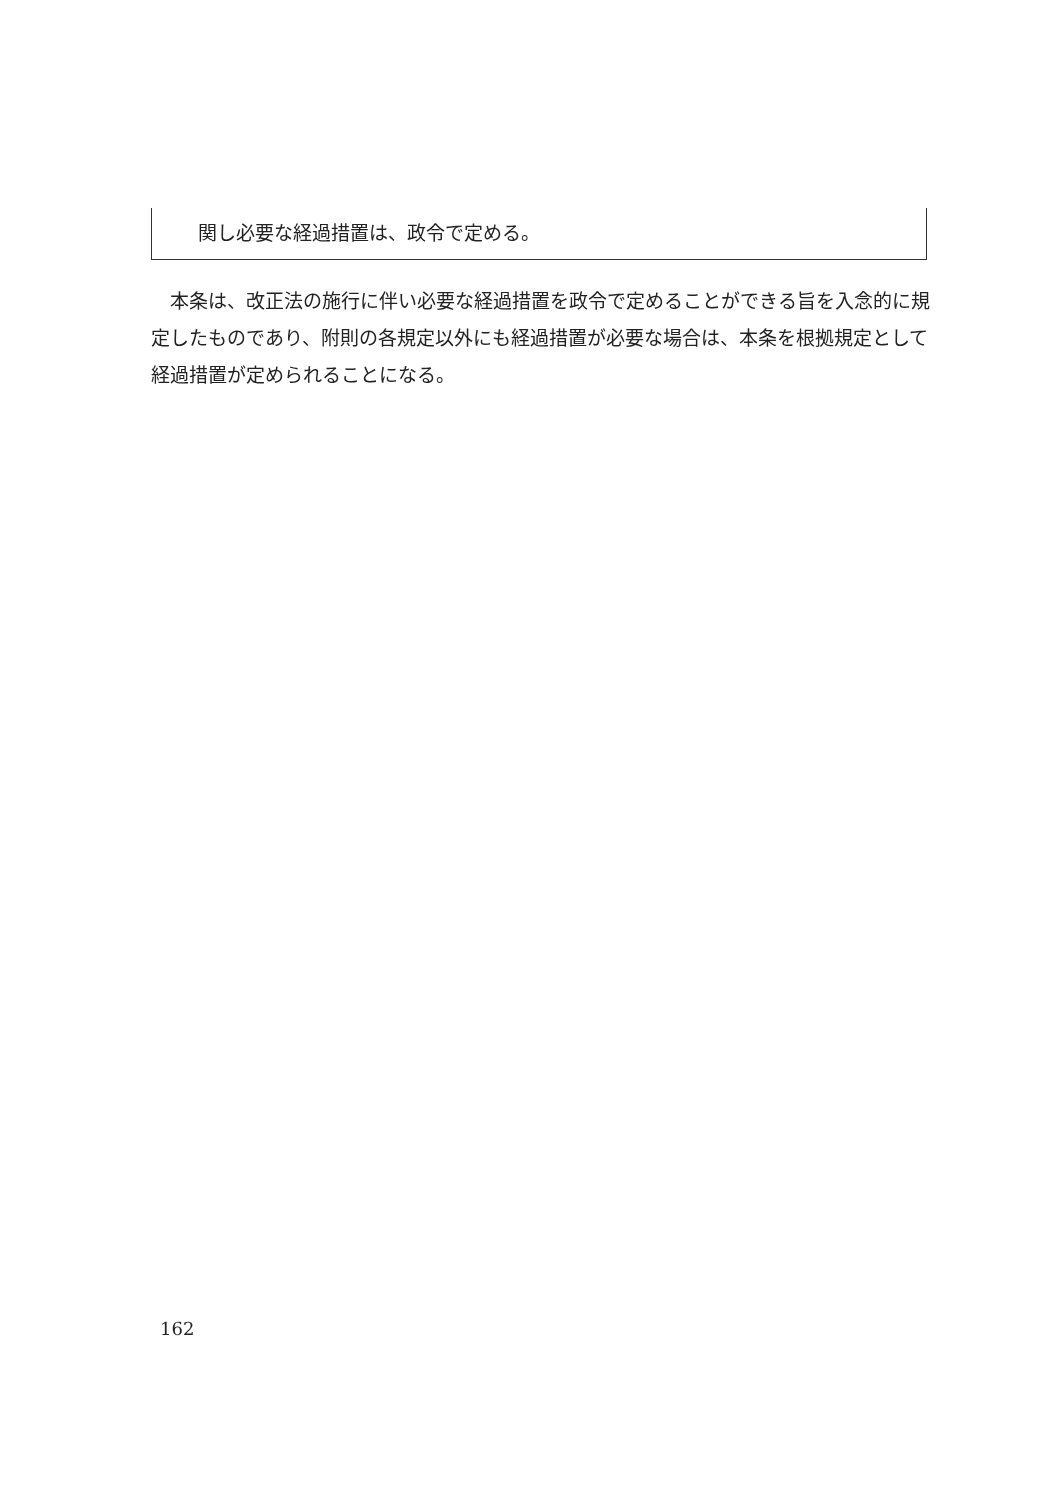関し必要な経過措置は、政令で定める。
　本条は、改正法の施行に伴い必要な経過措置を政令で定めることができる旨を入念的に規定したものであり、附則の各規定以外にも経過措置が必要な場合は、本条を根拠規定として経過措置が定められることになる。
162